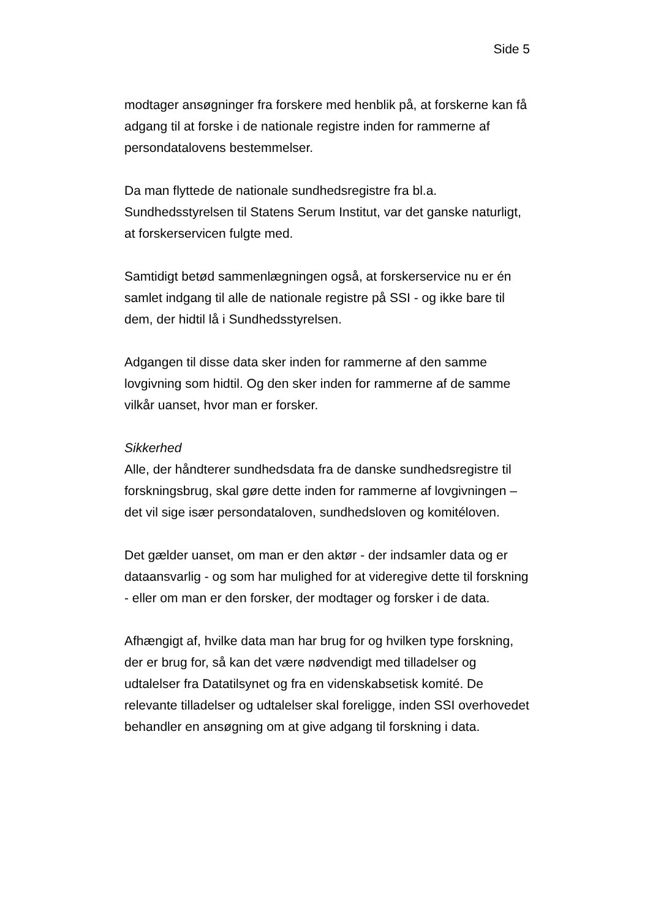Side 5
modtager ansøgninger fra forskere med henblik på, at forskerne kan få adgang til at forske i de nationale registre inden for rammerne af persondatalovens bestemmelser.
Da man flyttede de nationale sundhedsregistre fra bl.a. Sundhedsstyrelsen til Statens Serum Institut, var det ganske naturligt, at forskerservicen fulgte med.
Samtidigt betød sammenlægningen også, at forskerservice nu er én samlet indgang til alle de nationale registre på SSI - og ikke bare til dem, der hidtil lå i Sundhedsstyrelsen.
Adgangen til disse data sker inden for rammerne af den samme lovgivning som hidtil. Og den sker inden for rammerne af de samme vilkår uanset, hvor man er forsker.
Sikkerhed
Alle, der håndterer sundhedsdata fra de danske sundhedsregistre til forskningsbrug, skal gøre dette inden for rammerne af lovgivningen – det vil sige især persondataloven, sundhedsloven og komitéloven.
Det gælder uanset, om man er den aktør - der indsamler data og er dataansvarlig - og som har mulighed for at videregive dette til forskning - eller om man er den forsker, der modtager og forsker i de data.
Afhængigt af, hvilke data man har brug for og hvilken type forskning, der er brug for, så kan det være nødvendigt med tilladelser og udtalelser fra Datatilsynet og fra en videnskabsetisk komité. De relevante tilladelser og udtalelser skal foreligge, inden SSI overhovedet behandler en ansøgning om at give adgang til forskning i data.